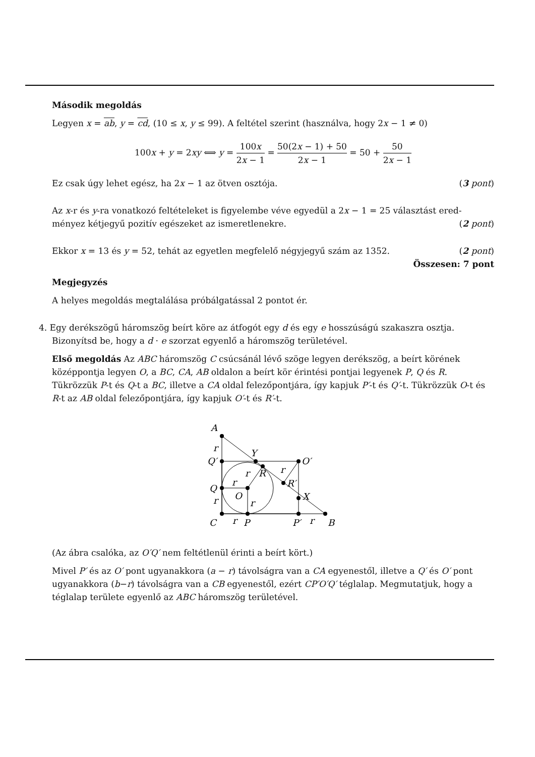Második megoldás
Legyen x = ab, y = cd, (10 ≤ x, y ≤ 99). A feltétel szerint (használva, hogy 2x − 1 ≠ 0)
100x + y = 2xy ⟺ y = 100x 2x − 1 = 50(2x − 1) + 50 2x − 1 = 50 + 50 2x − 1
Ez csak úgy lehet egész, ha 2x − 1 az ötven osztója. (3 pont)
Az x-r és y-ra vonatkozó feltételeket is figyelembe véve egyedül a 2x − 1 = 25 választást ered-
ményez kétjegyű pozitív egészeket az ismeretlenekre. (2 pont)
Ekkor x = 13 és y = 52, tehát az egyetlen megfelelő négyjegyű szám az 1352. (2 pont)
Összesen: 7 pont
Megjegyzés
A helyes megoldás megtalálása próbálgatással 2 pontot ér.
4. Egy derékszögű háromszög beírt köre az átfogót egy d és egy e hosszúságú szakaszra osztja.
Bizonyítsd be, hogy a d · e szorzat egyenlő a háromszög területével.
Első megoldás Az ABC háromszög C csúcsánál lévő szöge legyen derékszög, a beírt körének középpontja legyen O, a BC, CA, AB oldalon a beírt kör érintési pontjai legyenek P, Q és R. Tükrözzük P-t és Q-t a BC, illetve a CA oldal felezőpontjára, így kapjuk P′-t és Q′-t. Tükrözzük O-t és R-t az AB oldal felezőpontjára, így kapjuk O′-t és R′-t.
A
r
Q′
Y
O′
r
r
R
r
R′
Q
O
X
r
r
C
r
P
P′
r
B
(Az ábra csalóka, az O′Q′ nem feltétlenül érinti a beírt kört.)
Mivel P′ és az O′ pont ugyanakkora (a − r) távolságra van a CA egyenestől, illetve a Q′ és O′ pont ugyanakkora (b−r) távolságra van a CB egyenestől, ezért CP′O′Q′ téglalap. Megmutatjuk, hogy a téglalap területe egyenlő az ABC háromszög területével.